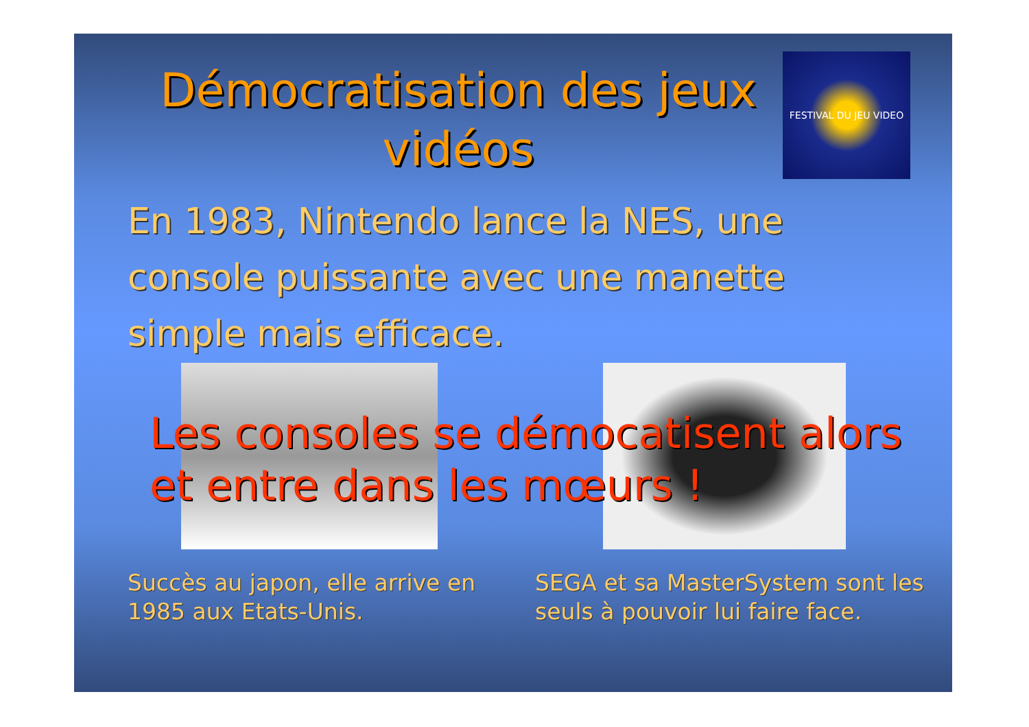Démocratisation des jeux vidéos
FESTIVAL DU JEU VIDEO
En 1983, Nintendo lance la NES, une console puissante avec une manette simple mais efficace.
Les consoles se démocatisent alors et entre dans les mœurs !
Succès au japon, elle arrive en 1985 aux Etats-Unis.
SEGA et sa MasterSystem sont les seuls à pouvoir lui faire face.